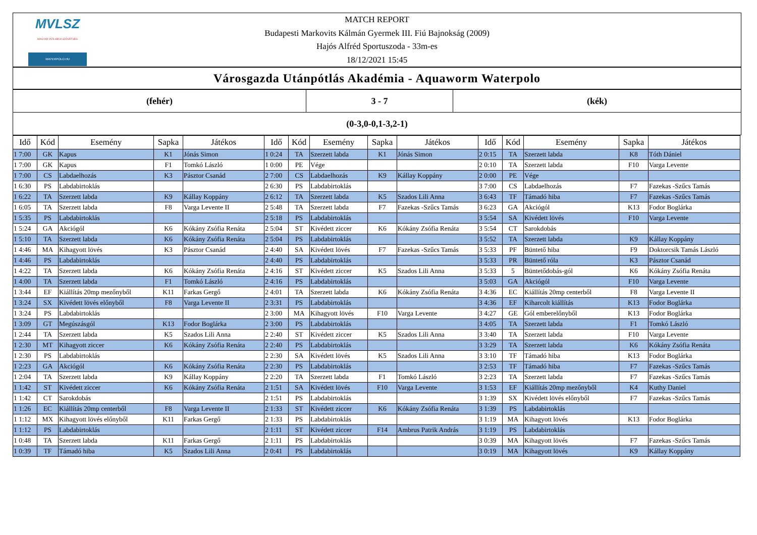MVLSZ
MAGYAR VÍZILABDA SZÖVETSÉG
WATERPOLO.HU
MATCH REPORT
Budapesti Markovits Kálmán Gyermek III. Fiú Bajnokság (2009)
Hajós Alfréd Sportuszoda - 33m-es
18/12/2021 15:45
Városgazda Utánpótlás Akadémia - Aquaworm Waterpolo
| (fehér) | 3 - 7 | (kék) |
| (0-3,0-0,1-3,2-1) | | |
| Idő | Kód | Esemény | Sapka | Játékos | Idő | Kód | Esemény | Sapka | Játékos | Idő | Kód | Esemény | Sapka | Játékos |
| --- | --- | --- | --- | --- | --- | --- | --- | --- | --- | --- | --- | --- | --- | --- |
| 1 7:00 | GK | Kapus | K1 | Jónás Simon | 1 0:24 | TA | Szerzett labda | K1 | Jónás Simon | 2 0:15 | TA | Szerzett labda | K8 | Tóth Dániel |
| 1 7:00 | GK | Kapus | F1 | Tomkó László | 1 0:00 | PE | Vége | | | 2 0:10 | TA | Szerzett labda | F10 | Varga Levente |
| 1 7:00 | CS | Labdaelhozás | K3 | Pásztor Csanád | 2 7:00 | CS | Labdaelhozás | K9 | Kállay Koppány | 2 0:00 | PE | Vége | | |
| 1 6:30 | PS | Labdabirtoklás | | | 2 6:30 | PS | Labdabirtoklás | | | 3 7:00 | CS | Labdaelhozás | F7 | Fazekas -Szűcs Tamás |
| 1 6:22 | TA | Szerzett labda | K9 | Kállay Koppány | 2 6:12 | TA | Szerzett labda | K5 | Szados Lili Anna | 3 6:43 | TF | Támadó hiba | F7 | Fazekas -Szűcs Tamás |
| 1 6:05 | TA | Szerzett labda | F8 | Varga Levente II | 2 5:48 | TA | Szerzett labda | F7 | Fazekas -Szűcs Tamás | 3 6:23 | GA | Akciógól | K13 | Fodor Boglárka |
| 1 5:35 | PS | Labdabirtoklás | | | 2 5:18 | PS | Labdabirtoklás | | | 3 5:54 | SA | Kivédett lövés | F10 | Varga Levente |
| 1 5:24 | GA | Akciógól | K6 | Kókány Zsófia Renáta | 2 5:04 | ST | Kivédett ziccer | K6 | Kókány Zsófia Renáta | 3 5:54 | CT | Sarokdobás | | |
| 1 5:10 | TA | Szerzett labda | K6 | Kókány Zsófia Renáta | 2 5:04 | PS | Labdabirtoklás | | | 3 5:52 | TA | Szerzett labda | K9 | Kállay Koppány |
| 1 4:46 | MA | Kihagyott lövés | K3 | Pásztor Csanád | 2 4:40 | SA | Kivédett lövés | F7 | Fazekas -Szűcs Tamás | 3 5:33 | PF | Büntető hiba | F9 | Doktorcsik Tamás László |
| 1 4:46 | PS | Labdabirtoklás | | | 2 4:40 | PS | Labdabirtoklás | | | 3 5:33 | PR | Büntető róla | K3 | Pásztor Csanád |
| 1 4:22 | TA | Szerzett labda | K6 | Kókány Zsófia Renáta | 2 4:16 | ST | Kivédett ziccer | K5 | Szados Lili Anna | 3 5:33 | 5 | Büntetődobás-gól | K6 | Kókány Zsófia Renáta |
| 1 4:00 | TA | Szerzett labda | F1 | Tomkó László | 2 4:16 | PS | Labdabirtoklás | | | 3 5:03 | GA | Akciógól | F10 | Varga Levente |
| 1 3:44 | EF | Kiállítás 20mp mezőnyből | K11 | Farkas Gergő | 2 4:01 | TA | Szerzett labda | K6 | Kókány Zsófia Renáta | 3 4:36 | EC | Kiállítás 20mp centerből | F8 | Varga Levente II |
| 1 3:24 | SX | Kivédett lövés előnyből | F8 | Varga Levente II | 2 3:31 | PS | Labdabirtoklás | | | 3 4:36 | EF | Kiharcolt kiállítás | K13 | Fodor Boglárka |
| 1 3:24 | PS | Labdabirtoklás | | | 2 3:00 | MA | Kihagyott lövés | F10 | Varga Levente | 3 4:27 | GE | Gól emberelőnyből | K13 | Fodor Boglárka |
| 1 3:09 | GT | Megúszásgól | K13 | Fodor Boglárka | 2 3:00 | PS | Labdabirtoklás | | | 3 4:05 | TA | Szerzett labda | F1 | Tomkó László |
| 1 2:44 | TA | Szerzett labda | K5 | Szados Lili Anna | 2 2:40 | ST | Kivédett ziccer | K5 | Szados Lili Anna | 3 3:40 | TA | Szerzett labda | F10 | Varga Levente |
| 1 2:30 | MT | Kihagyott ziccer | K6 | Kókány Zsófia Renáta | 2 2:40 | PS | Labdabirtoklás | | | 3 3:29 | TA | Szerzett labda | K6 | Kókány Zsófia Renáta |
| 1 2:30 | PS | Labdabirtoklás | | | 2 2:30 | SA | Kivédett lövés | K5 | Szados Lili Anna | 3 3:10 | TF | Támadó hiba | K13 | Fodor Boglárka |
| 1 2:23 | GA | Akciógól | K6 | Kókány Zsófia Renáta | 2 2:30 | PS | Labdabirtoklás | | | 3 2:53 | TF | Támadó hiba | F7 | Fazekas -Szűcs Tamás |
| 1 2:04 | TA | Szerzett labda | K9 | Kállay Koppány | 2 2:20 | TA | Szerzett labda | F1 | Tomkó László | 3 2:23 | TA | Szerzett labda | F7 | Fazekas -Szűcs Tamás |
| 1 1:42 | ST | Kivédett ziccer | K6 | Kókány Zsófia Renáta | 2 1:51 | SA | Kivédett lövés | F10 | Varga Levente | 3 1:53 | EF | Kiállítás 20mp mezőnyből | K4 | Kuthy Daniel |
| 1 1:42 | CT | Sarokdobás | | | 2 1:51 | PS | Labdabirtoklás | | | 3 1:39 | SX | Kivédett lövés előnyből | F7 | Fazekas -Szűcs Tamás |
| 1 1:26 | EC | Kiállítás 20mp centerből | F8 | Varga Levente II | 2 1:33 | ST | Kivédett ziccer | K6 | Kókány Zsófia Renáta | 3 1:39 | PS | Labdabirtoklás | | |
| 1 1:12 | MX | Kihagyott lövés előnyből | K11 | Farkas Gergő | 2 1:33 | PS | Labdabirtoklás | | | 3 1:19 | MA | Kihagyott lövés | K13 | Fodor Boglárka |
| 1 1:12 | PS | Labdabirtoklás | | | 2 1:11 | ST | Kivédett ziccer | F14 | Ambrus Patrik András | 3 1:19 | PS | Labdabirtoklás | | |
| 1 0:48 | TA | Szerzett labda | K11 | Farkas Gergő | 2 1:11 | PS | Labdabirtoklás | | | 3 0:39 | MA | Kihagyott lövés | F7 | Fazekas -Szűcs Tamás |
| 1 0:39 | TF | Támadó hiba | K5 | Szados Lili Anna | 2 0:41 | PS | Labdabirtoklás | | | 3 0:19 | MA | Kihagyott lövés | K9 | Kállay Koppány |